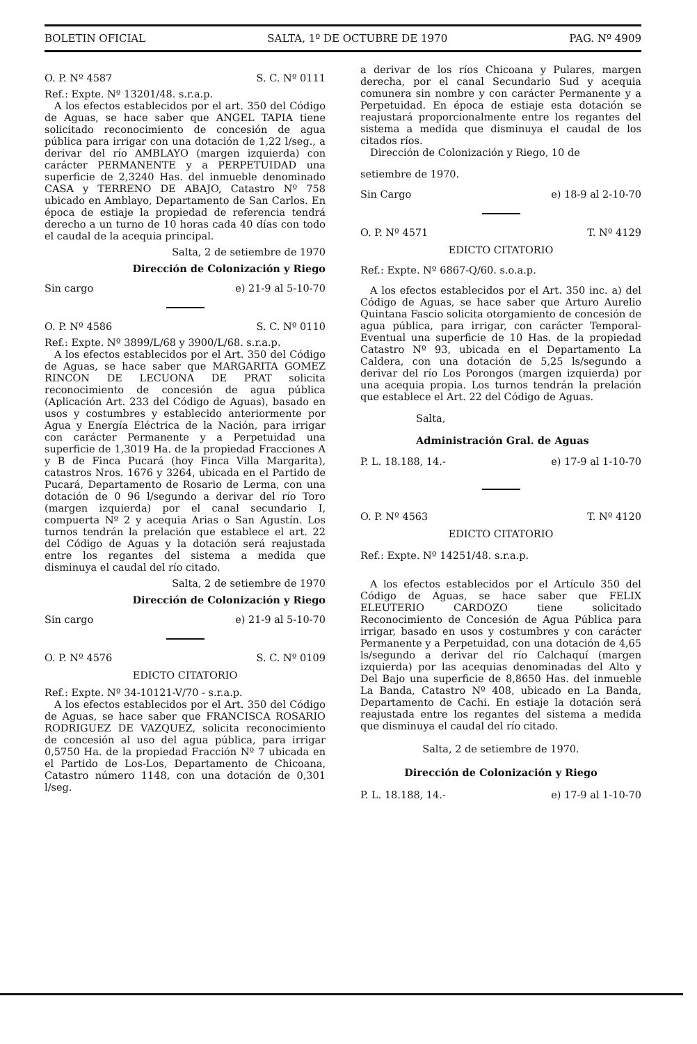BOLETIN OFICIAL SALTA, 1º DE OCTUBRE DE 1970 PAG. Nº 4909
O. P. Nº 4587 S. C. Nº 0111
Ref.: Expte. Nº 13201/48. s.r.a.p.
A los efectos establecidos por el art. 350 del Código de Aguas, se hace saber que ANGEL TAPIA tiene solicitado reconocimiento de concesión de agua pública para irrigar con una dotación de 1,22 l/seg., a derivar del río AMBLAYO (margen izquierda) con carácter PERMANENTE y a PERPETUIDAD una superficie de 2,3240 Has. del inmueble denominado CASA y TERRENO DE ABAJO, Catastro Nº 758 ubicado en Amblayo, Departamento de San Carlos. En época de estiaje la propiedad de referencia tendrá derecho a un turno de 10 horas cada 40 días con todo el caudal de la acequia principal.
Salta, 2 de setiembre de 1970
Dirección de Colonización y Riego
Sin cargo e) 21-9 al 5-10-70
O. P. Nº 4586 S. C. Nº 0110
Ref.: Expte. Nº 3899/L/68 y 3900/L/68. s.r.a.p.
A los efectos establecidos por el Art. 350 del Código de Aguas, se hace saber que MARGARITA GOMEZ RINCON DE LECUONA DE PRAT solicita reconocimiento de concesión de agua pública (Aplicación Art. 233 del Código de Aguas), basado en usos y costumbres y establecido anteriormente por Agua y Energía Eléctrica de la Nación, para irrigar con carácter Permanente y a Perpetuidad una superficie de 1,3019 Ha. de la propiedad Fracciones A y B de Finca Pucará (hoy Finca Villa Margarita), catastros Nros. 1676 y 3264, ubicada en el Partido de Pucará, Departamento de Rosario de Lerma, con una dotación de 0 96 l/segundo a derivar del río Toro (margen izquierda) por el canal secundario I, compuerta Nº 2 y acequia Arias o San Agustín. Los turnos tendrán la prelación que establece el art. 22 del Código de Aguas y la dotación será reajustada entre los regantes del sistema a medida que disminuya el caudal del río citado.
Salta, 2 de setiembre de 1970
Dirección de Colonización y Riego
Sin cargo e) 21-9 al 5-10-70
O. P. Nº 4576 S. C. Nº 0109
EDICTO CITATORIO
Ref.: Expte. Nº 34-10121-V/70 - s.r.a.p.
A los efectos establecidos por el Art. 350 del Código de Aguas, se hace saber que FRANCISCA ROSARIO RODRIGUEZ DE VAZQUEZ, solicita reconocimiento de concesión al uso del agua pública, para irrigar 0,5750 Ha. de la propiedad Fracción Nº 7 ubicada en el Partido de Los-Los, Departamento de Chicoana, Catastro número 1148, con una dotación de 0,301 l/seg.
a derivar de los ríos Chicoana y Pulares, margen derecha, por el canal Secundario Sud y acequia comunera sin nombre y con carácter Permanente y a Perpetuidad. En época de estiaje esta dotación se reajustará proporcionalmente entre los regantes del sistema a medida que disminuya el caudal de los citados ríos.
Dirección de Colonización y Riego, 10 de
setiembre de 1970.
Sin Cargo e) 18-9 al 2-10-70
O. P. Nº 4571 T. Nº 4129
EDICTO CITATORIO
Ref.: Expte. Nº 6867-Q/60. s.o.a.p.
A los efectos establecidos por el Art. 350 inc. a) del Código de Aguas, se hace saber que Arturo Aurelio Quintana Fascio solicita otorgamiento de concesión de agua pública, para irrigar, con carácter Temporal-Eventual una superficie de 10 Has. de la propiedad Catastro Nº 93, ubicada en el Departamento La Caldera, con una dotación de 5,25 ls/segundo a derivar del río Los Porongos (margen izquierda) por una acequia propia. Los turnos tendrán la prelación que establece el Art. 22 del Código de Aguas.
Salta,
Administración Gral. de Aguas
P. L. 18.188, 14.- e) 17-9 al 1-10-70
O. P. Nº 4563 T. Nº 4120
EDICTO CITATORIO
Ref.: Expte. Nº 14251/48. s.r.a.p.
A los efectos establecidos por el Artículo 350 del Código de Aguas, se hace saber que FELIX ELEUTERIO CARDOZO tiene solicitado Reconocimiento de Concesión de Agua Pública para irrigar, basado en usos y costumbres y con carácter Permanente y a Perpetuidad, con una dotación de 4,65 ls/segundo a derivar del río Calchaquí (margen izquierda) por las acequias denominadas del Alto y Del Bajo una superficie de 8,8650 Has. del inmueble La Banda, Catastro Nº 408, ubicado en La Banda, Departamento de Cachi. En estiaje la dotación será reajustada entre los regantes del sistema a medida que disminuya el caudal del río citado.
Salta, 2 de setiembre de 1970.
Dirección de Colonización y Riego
P. L. 18.188, 14.- e) 17-9 al 1-10-70